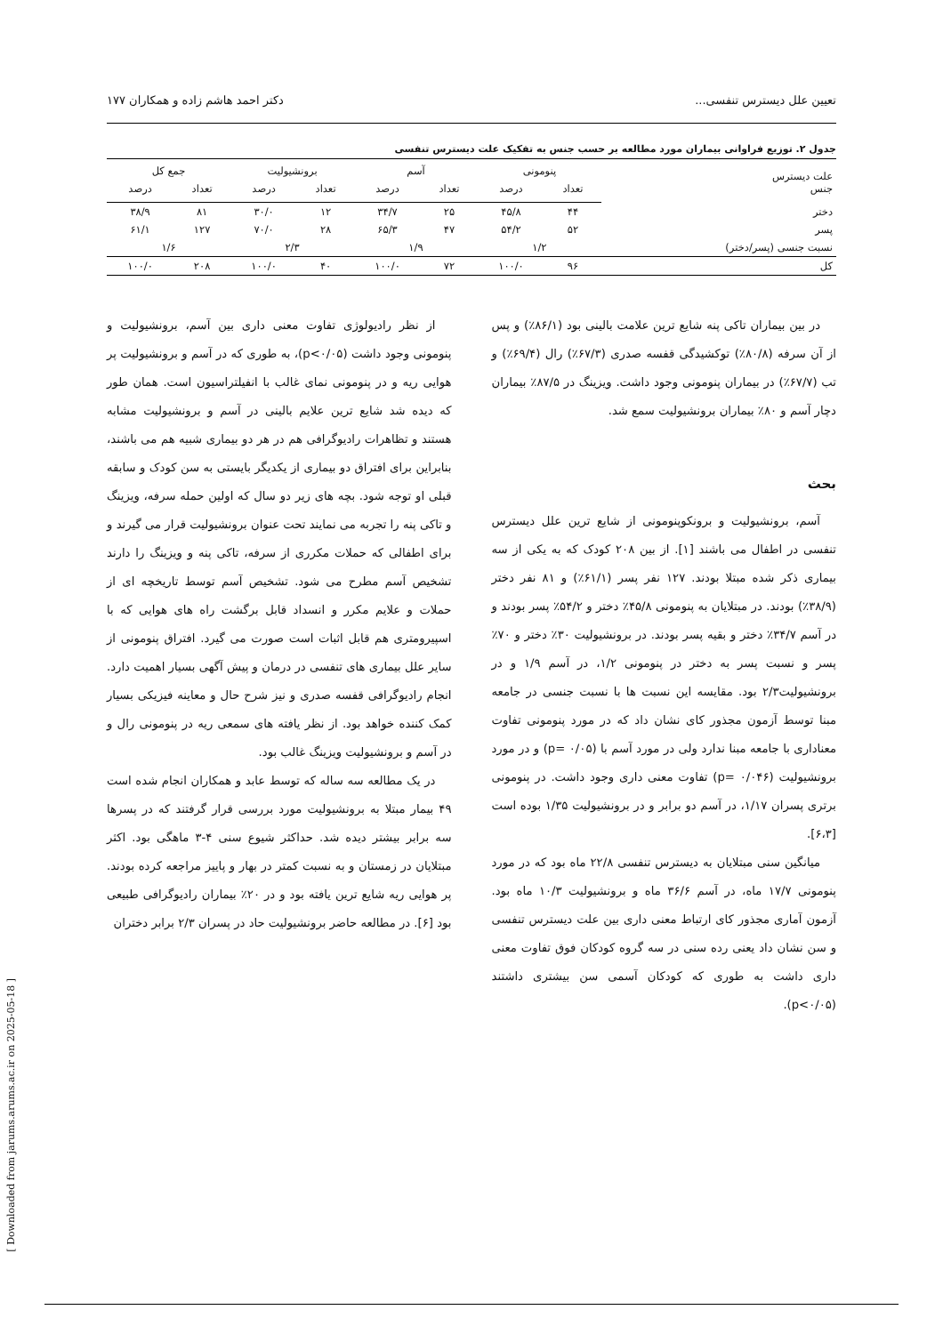تعیین علل دیسترس تنفسی... دکتر احمد هاشم زاده و همکاران ۱۷۷
جدول ۲. توزیع فراوانی بیماران مورد مطالعه بر حسب جنس به تفکیک علت دیسترس تنفسی
| علت دیسترس جنس | پنومونی | | آسم | | برونشیولیت | | جمع کل | |
| --- | --- | --- | --- | --- | --- | --- | --- | --- |
| | تعداد | درصد | تعداد | درصد | تعداد | درصد | تعداد | درصد |
| دختر | ۴۴ | ۴۵/۸ | ۲۵ | ۳۴/۷ | ۱۲ | ۳۰/۰ | ۸۱ | ۳۸/۹ |
| پسر | ۵۲ | ۵۴/۲ | ۴۷ | ۶۵/۳ | ۲۸ | ۷۰/۰ | ۱۲۷ | ۶۱/۱ |
| نسبت جنسی (پسر/دختر) | ۱/۲ | | ۱/۹ | | ۲/۳ | | ۱/۶ | |
| کل | ۹۶ | ۱۰۰/۰ | ۷۲ | ۱۰۰/۰ | ۴۰ | ۱۰۰/۰ | ۲۰۸ | ۱۰۰/۰ |
در بین بیماران تاکی پنه شایع ترین علامت بالینی بود (۸۶/۱٪) و پس از آن سرفه (۸۰/۸٪) توکشیدگی قفسه صدری (۶۷/۳٪) رال (۶۹/۴٪) و تب (۶۷/۷٪) در بیماران پنومونی وجود داشت. ویزینگ در ۸۷/۵٪ بیماران دچار آسم و ۸۰٪ بیماران برونشیولیت سمع شد.
بحث
آسم، برونشیولیت و برونکوپنومونی از شایع ترین علل دیسترس تنفسی در اطفال می باشند [۱]. از بین ۲۰۸ کودک که به یکی از سه بیماری ذکر شده مبتلا بودند. ۱۲۷ نفر پسر (۶۱/۱٪) و ۸۱ نفر دختر (۳۸/۹٪) بودند. در مبتلایان به پنومونی ۴۵/۸٪ دختر و ۵۴/۲٪ پسر بودند و در آسم ۳۴/۷٪ دختر و بقیه پسر بودند. در برونشیولیت ۳۰٪ دختر و ۷۰٪ پسر و نسبت پسر به دختر در پنومونی ۱/۲، در آسم ۱/۹ و در برونشیولیت۲/۳ بود. مقایسه این نسبت ها با نسبت جنسی در جامعه مبنا توسط آزمون مجذور کای نشان داد که در مورد پنومونی تفاوت معناداری با جامعه مبنا ندارد ولی در مورد آسم با (p= ۰/۰۵) و در مورد برونشیولیت (p= ۰/۰۴۶) تفاوت معنی داری وجود داشت. در پنومونی برتری پسران ۱/۱۷، در آسم دو برابر و در برونشیولیت ۱/۳۵ بوده است [۶،۳].
میانگین سنی مبتلایان به دیسترس تنفسی ۲۲/۸ ماه بود که در مورد پنومونی ۱۷/۷ ماه، در آسم ۳۶/۶ ماه و برونشیولیت ۱۰/۳ ماه بود. آزمون آماری مجذور کای ارتباط معنی داری بین علت دیسترس تنفسی و سن نشان داد یعنی رده سنی در سه گروه کودکان فوق تفاوت معنی داری داشت به طوری که کودکان آسمی سن بیشتری داشتند (p<۰/۰۵).
از نظر رادیولوژی تفاوت معنی داری بین آسم، برونشیولیت و پنومونی وجود داشت (p<۰/۰۵)، به طوری که در آسم و برونشیولیت پر هوایی ریه و در پنومونی نمای غالب با انفیلتراسیون است. همان طور که دیده شد شایع ترین علایم بالینی در آسم و برونشیولیت مشابه هستند و تظاهرات رادیوگرافی هم در هر دو بیماری شبیه هم می باشند، بنابراین برای افتراق دو بیماری از یکدیگر بایستی به سن کودک و سابقه قبلی او توجه شود. بچه های زیر دو سال که اولین حمله سرفه، ویزینگ و تاکی پنه را تجربه می نمایند تحت عنوان برونشیولیت قرار می گیرند و برای اطفالی که حملات مکرری از سرفه، تاکی پنه و ویزینگ را دارند تشخیص آسم مطرح می شود. تشخیص آسم توسط تاریخچه ای از حملات و علایم مکرر و انسداد قابل برگشت راه های هوایی که با اسپیرومتری هم قابل اثبات است صورت می گیرد. افتراق پنومونی از سایر علل بیماری های تنفسی در درمان و پیش آگهی بسیار اهمیت دارد. انجام رادیوگرافی قفسه صدری و نیز شرح حال و معاینه فیزیکی بسیار کمک کننده خواهد بود. از نظر یافته های سمعی ریه در پنومونی رال و در آسم و برونشیولیت ویزینگ غالب بود.
در یک مطالعه سه ساله که توسط عابد و همکاران انجام شده است ۴۹ بیمار مبتلا به برونشیولیت مورد بررسی قرار گرفتند که در پسرها سه برابر بیشتر دیده شد. حداکثر شیوع سنی ۴-۳ ماهگی بود. اکثر مبتلایان در زمستان و به نسبت کمتر در بهار و پاییز مراجعه کرده بودند. پر هوایی ریه شایع ترین یافته بود و در ۲۰٪ بیماران رادیوگرافی طبیعی بود [۶]. در مطالعه حاضر برونشیولیت حاد در پسران ۲/۳ برابر دختران
[ Downloaded from jarums.arums.ac.ir on 2025-05-18 ]